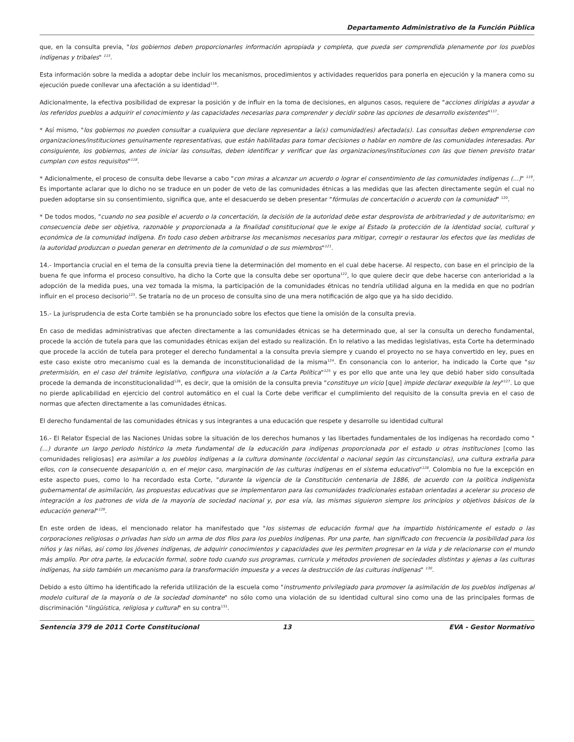Departamento Administrativo de la Función Pública
que, en la consulta previa, "los gobiernos deben proporcionarles información apropiada y completa, que pueda ser comprendida plenamente por los pueblos indígenas y tribales" <sup>115</sup>.
Esta información sobre la medida a adoptar debe incluir los mecanismos, procedimientos y actividades requeridos para ponerla en ejecución y la manera como su ejecución puede conllevar una afectación a su identidad<sup>116</sup>.
Adicionalmente, la efectiva posibilidad de expresar la posición y de influir en la toma de decisiones, en algunos casos, requiere de "acciones dirigidas a ayudar a los referidos pueblos a adquirir el conocimiento y las capacidades necesarias para comprender y decidir sobre las opciones de desarrollo existentes"<sup>117</sup>.
* Así mismo, "los gobiernos no pueden consultar a cualquiera que declare representar a la(s) comunidad(es) afectada(s). Las consultas deben emprenderse con organizaciones/instituciones genuinamente representativas, que están habilitadas para tomar decisiones o hablar en nombre de las comunidades interesadas. Por consiguiente, los gobiernos, antes de iniciar las consultas, deben identificar y verificar que las organizaciones/instituciones con las que tienen previsto tratar cumplan con estos requisitos"<sup>118</sup>.
* Adicionalmente, el proceso de consulta debe llevarse a cabo "con miras a alcanzar un acuerdo o lograr el consentimiento de las comunidades indígenas (...)" <sup>119</sup>. Es importante aclarar que lo dicho no se traduce en un poder de veto de las comunidades étnicas a las medidas que las afecten directamente según el cual no pueden adoptarse sin su consentimiento, significa que, ante el desacuerdo se deben presentar "fórmulas de concertación o acuerdo con la comunidad" <sup>120</sup>.
* De todos modos, "cuando no sea posible el acuerdo o la concertación, la decisión de la autoridad debe estar desprovista de arbitrariedad y de autoritarismo; en consecuencia debe ser objetiva, razonable y proporcionada a la finalidad constitucional que le exige al Estado la protección de la identidad social, cultural y económica de la comunidad indígena. En todo caso deben arbitrarse los mecanismos necesarios para mitigar, corregir o restaurar los efectos que las medidas de la autoridad produzcan o puedan generar en detrimento de la comunidad o de sus miembros"<sup>121</sup>.
14.- Importancia crucial en el tema de la consulta previa tiene la determinación del momento en el cual debe hacerse. Al respecto, con base en el principio de la buena fe que informa el proceso consultivo, ha dicho la Corte que la consulta debe ser oportuna<sup>122</sup>, lo que quiere decir que debe hacerse con anterioridad a la adopción de la medida pues, una vez tomada la misma, la participación de la comunidades étnicas no tendría utilidad alguna en la medida en que no podrían influir en el proceso decisorio<sup>123</sup>. Se trataría no de un proceso de consulta sino de una mera notificación de algo que ya ha sido decidido.
15.- La jurisprudencia de esta Corte también se ha pronunciado sobre los efectos que tiene la omisión de la consulta previa.
En caso de medidas administrativas que afecten directamente a las comunidades étnicas se ha determinado que, al ser la consulta un derecho fundamental, procede la acción de tutela para que las comunidades étnicas exijan del estado su realización. En lo relativo a las medidas legislativas, esta Corte ha determinado que procede la acción de tutela para proteger el derecho fundamental a la consulta previa siempre y cuando el proyecto no se haya convertido en ley, pues en este caso existe otro mecanismo cual es la demanda de inconstitucionalidad de la misma<sup>124</sup>. En consonancia con lo anterior, ha indicado la Corte que "su pretermisión, en el caso del trámite legislativo, configura una violación a la Carta Política"<sup>125</sup> y es por ello que ante una ley que debió haber sido consultada procede la demanda de inconstitucionalidad<sup>126</sup>, es decir, que la omisión de la consulta previa "constituye un vicio [que] impide declarar exequible la ley"<sup>127</sup>. Lo que no pierde aplicabilidad en ejercicio del control automático en el cual la Corte debe verificar el cumplimiento del requisito de la consulta previa en el caso de normas que afecten directamente a las comunidades étnicas.
El derecho fundamental de las comunidades étnicas y sus integrantes a una educación que respete y desarrolle su identidad cultural
16.- El Relator Especial de las Naciones Unidas sobre la situación de los derechos humanos y las libertades fundamentales de los indígenas ha recordado como "(...) durante un largo periodo histórico la meta fundamental de la educación para indígenas proporcionada por el estado u otras instituciones [como las comunidades religiosas] era asimilar a los pueblos indígenas a la cultura dominante (occidental o nacional según las circunstancias), una cultura extraña para ellos, con la consecuente desaparición o, en el mejor caso, marginación de las culturas indígenas en el sistema educativo"<sup>128</sup>. Colombia no fue la excepción en este aspecto pues, como lo ha recordado esta Corte, "durante la vigencia de la Constitución centenaria de 1886, de acuerdo con la política indigenista gubernamental de asimilación, las propuestas educativas que se implementaron para las comunidades tradicionales estaban orientadas a acelerar su proceso de integración a los patrones de vida de la mayoría de sociedad nacional y, por esa vía, las mismas siguieron siempre los principios y objetivos básicos de la educación general"<sup>129</sup>.
En este orden de ideas, el mencionado relator ha manifestado que "los sistemas de educación formal que ha impartido históricamente el estado o las corporaciones religiosas o privadas han sido un arma de dos filos para los pueblos indígenas. Por una parte, han significado con frecuencia la posibilidad para los niños y las niñas, así como los jóvenes indígenas, de adquirir conocimientos y capacidades que les permiten progresar en la vida y de relacionarse con el mundo más amplio. Por otra parte, la educación formal, sobre todo cuando sus programas, curricula y métodos provienen de sociedades distintas y ajenas a las culturas indígenas, ha sido también un mecanismo para la transformación impuesta y a veces la destrucción de las culturas indígenas" <sup>130</sup>.
Debido a esto último ha identificado la referida utilización de la escuela como "instrumento privilegiado para promover la asimilación de los pueblos indígenas al modelo cultural de la mayoría o de la sociedad dominante" no sólo como una violación de su identidad cultural sino como una de las principales formas de discriminación "lingüística, religiosa y cultural" en su contra<sup>131</sup>.
Sentencia 379 de 2011 Corte Constitucional
13 EVA - Gestor Normativo